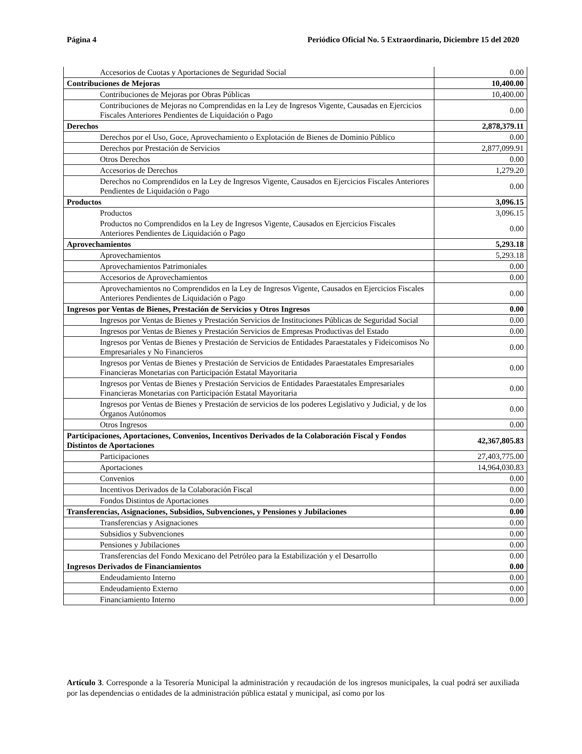Página 4 Periódico Oficial No. 5 Extraordinario, Diciembre 15 del 2020
| Accesorios de Cuotas y Aportaciones de Seguridad Social | 0.00 |
| Contribuciones de Mejoras | 10,400.00 |
| Contribuciones de Mejoras por Obras Públicas | 10,400.00 |
| Contribuciones de Mejoras no Comprendidas en la Ley de Ingresos Vigente, Causadas en Ejercicios Fiscales Anteriores Pendientes de Liquidación o Pago | 0.00 |
| Derechos | 2,878,379.11 |
| Derechos por el Uso, Goce, Aprovechamiento o Explotación de Bienes de Dominio Público | 0.00 |
| Derechos por Prestación de Servicios | 2,877,099.91 |
| Otros Derechos | 0.00 |
| Accesorios de Derechos | 1,279.20 |
| Derechos no Comprendidos en la Ley de Ingresos Vigente, Causados en Ejercicios Fiscales Anteriores Pendientes de Liquidación o Pago | 0.00 |
| Productos | 3,096.15 |
| Productos | 3,096.15 |
| Productos no Comprendidos en la Ley de Ingresos Vigente, Causados en Ejercicios Fiscales Anteriores Pendientes de Liquidación o Pago | 0.00 |
| Aprovechamientos | 5,293.18 |
| Aprovechamientos | 5,293.18 |
| Aprovechamientos Patrimoniales | 0.00 |
| Accesorios de Aprovechamientos | 0.00 |
| Aprovechamientos no Comprendidos en la Ley de Ingresos Vigente, Causados en Ejercicios Fiscales Anteriores Pendientes de Liquidación o Pago | 0.00 |
| Ingresos por Ventas de Bienes, Prestación de Servicios y Otros Ingresos | 0.00 |
| Ingresos por Ventas de Bienes y Prestación Servicios de Instituciones Públicas de Seguridad Social | 0.00 |
| Ingresos por Ventas de Bienes y Prestación Servicios de Empresas Productivas del Estado | 0.00 |
| Ingresos por Ventas de Bienes y Prestación de Servicios de Entidades Paraestatales y Fideicomisos No Empresariales y No Financieros | 0.00 |
| Ingresos por Ventas de Bienes y Prestación de Servicios de Entidades Paraestatales Empresariales Financieras Monetarias con Participación Estatal Mayoritaria | 0.00 |
| Ingresos por Ventas de Bienes y Prestación Servicios de Entidades Paraestatales Empresariales Financieras Monetarias con Participación Estatal Mayoritaria | 0.00 |
| Ingresos por Ventas de Bienes y Prestación de servicios de los poderes Legislativo y Judicial, y de los Órganos Autónomos | 0.00 |
| Otros Ingresos | 0.00 |
| Participaciones, Aportaciones, Convenios, Incentivos Derivados de la Colaboración Fiscal y Fondos Distintos de Aportaciones | 42,367,805.83 |
| Participaciones | 27,403,775.00 |
| Aportaciones | 14,964,030.83 |
| Convenios | 0.00 |
| Incentivos Derivados de la Colaboración Fiscal | 0.00 |
| Fondos Distintos de Aportaciones | 0.00 |
| Transferencias, Asignaciones, Subsidios, Subvenciones, y Pensiones y Jubilaciones | 0.00 |
| Transferencias y Asignaciones | 0.00 |
| Subsidios y Subvenciones | 0.00 |
| Pensiones y Jubilaciones | 0.00 |
| Transferencias del Fondo Mexicano del Petróleo para la Estabilización y el Desarrollo | 0.00 |
| Ingresos Derivados de Financiamientos | 0.00 |
| Endeudamiento Interno | 0.00 |
| Endeudamiento Externo | 0.00 |
| Financiamiento Interno | 0.00 |
Artículo 3. Corresponde a la Tesorería Municipal la administración y recaudación de los ingresos municipales, la cual podrá ser auxiliada por las dependencias o entidades de la administración pública estatal y municipal, así como por los